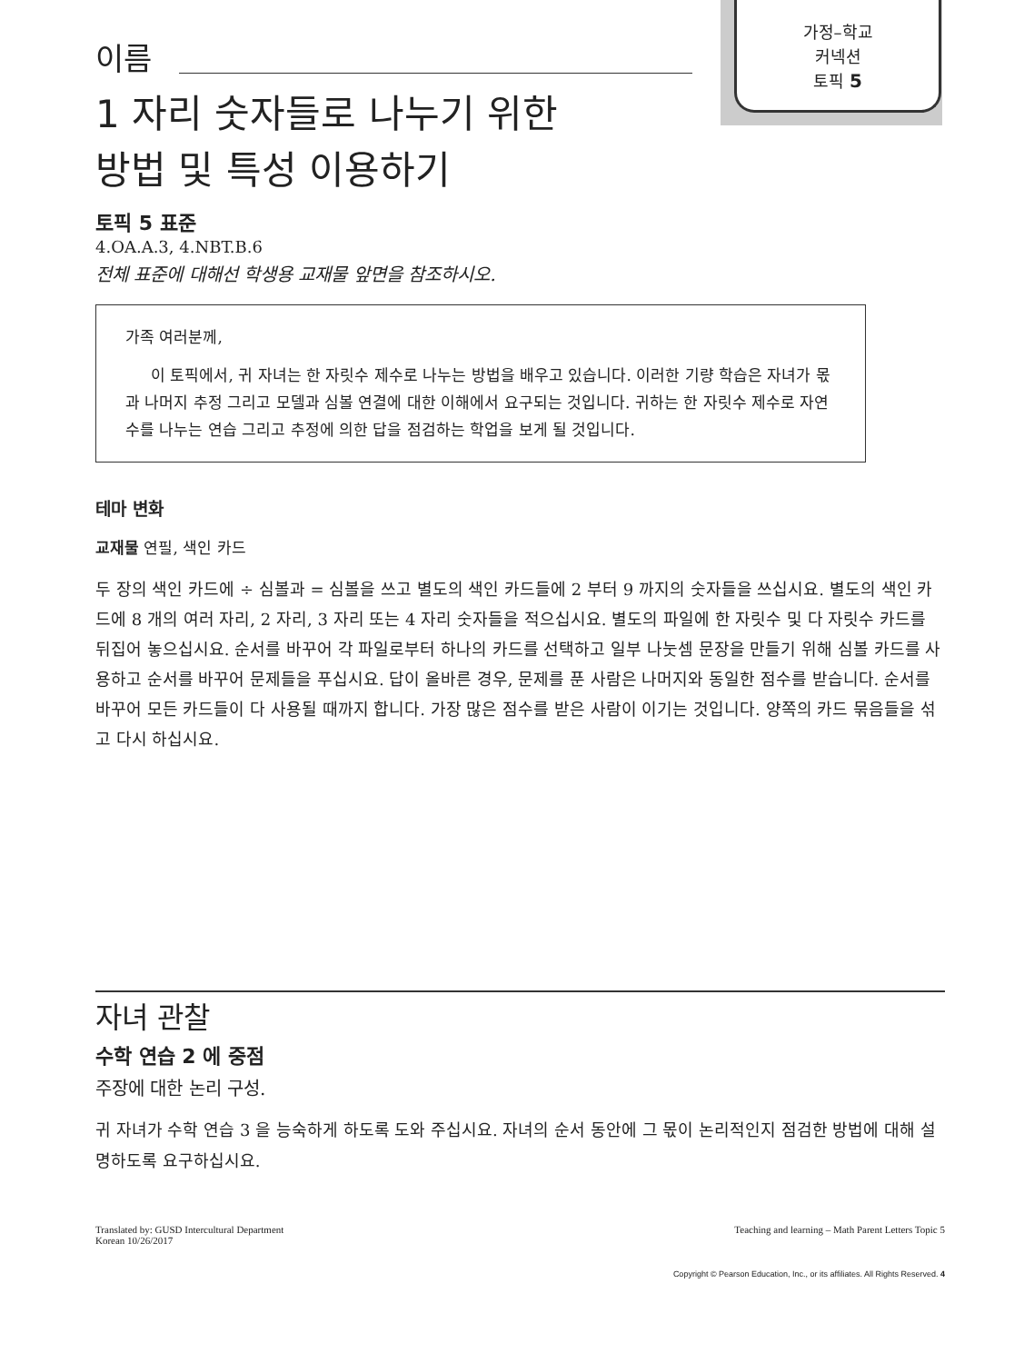가정–학교
커넥션
토픽 5
이름
1 자리 숫자들로 나누기 위한
방법 및 특성 이용하기
토픽 5 표준
4.OA.A.3, 4.NBT.B.6
전체 표준에 대해선 학생용 교재물 앞면을 참조하시오.
가족 여러분께,
이 토픽에서, 귀 자녀는 한 자릿수 제수로 나누는 방법을 배우고 있습니다. 이러한 기량 학습은 자녀가 몫과 나머지 추정 그리고 모델과 심볼 연결에 대한 이해에서 요구되는 것입니다. 귀하는 한 자릿수 제수로 자연수를 나누는 연습 그리고 추정에 의한 답을 점검하는 학업을 보게 될 것입니다.
테마 변화
교재물 연필, 색인 카드
두 장의 색인 카드에 ÷ 심볼과 = 심볼을 쓰고 별도의 색인 카드들에 2 부터 9 까지의 숫자들을 쓰십시요. 별도의 색인 카드에 8 개의 여러 자리, 2 자리, 3 자리 또는 4 자리 숫자들을 적으십시요. 별도의 파일에 한 자릿수 및 다 자릿수 카드를 뒤집어 놓으십시요. 순서를 바꾸어 각 파일로부터 하나의 카드를 선택하고 일부 나눗셈 문장을 만들기 위해 심볼 카드를 사용하고 순서를 바꾸어 문제들을 푸십시요. 답이 올바른 경우, 문제를 푼 사람은 나머지와 동일한 점수를 받습니다. 순서를 바꾸어 모든 카드들이 다 사용될 때까지 합니다. 가장 많은 점수를 받은 사람이 이기는 것입니다. 양쪽의 카드 묶음들을 섞고 다시 하십시요.
자녀 관찰
수학 연습 2 에 중점
주장에 대한 논리 구성.
귀 자녀가 수학 연습 3 을 능숙하게 하도록 도와 주십시요. 자녀의 순서 동안에 그 몫이 논리적인지 점검한 방법에 대해 설명하도록 요구하십시요.
Translated by: GUSD Intercultural Department
Korean 10/26/2017
Teaching and learning – Math Parent Letters Topic 5
Copyright © Pearson Education, Inc., or its affiliates. All Rights Reserved. 4